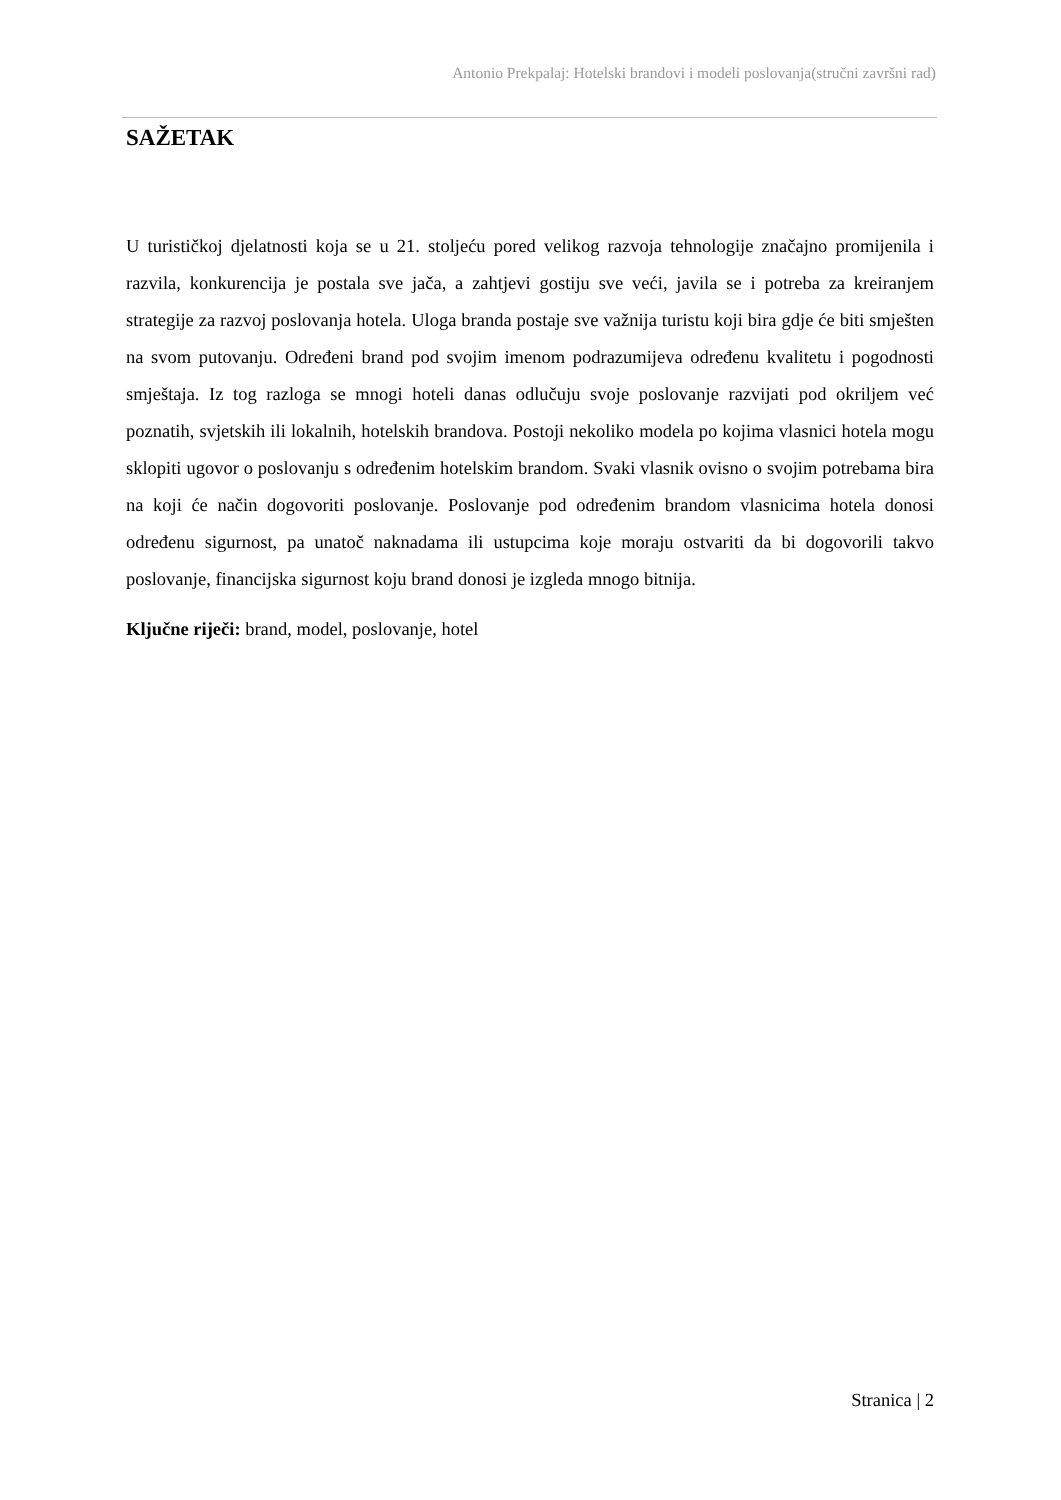Antonio Prekpalaj: Hotelski brandovi i modeli poslovanja(stručni završni rad)
SAŽETAK
U turističkoj djelatnosti koja se u 21. stoljeću pored velikog razvoja tehnologije značajno promijenila i razvila, konkurencija je postala sve jača, a zahtjevi gostiju sve veći, javila se i potreba za kreiranjem strategije za razvoj poslovanja hotela. Uloga branda postaje sve važnija turistu koji bira gdje će biti smješten na svom putovanju. Određeni brand pod svojim imenom podrazumijeva određenu kvalitetu i pogodnosti smještaja. Iz tog razloga se mnogi hoteli danas odlučuju svoje poslovanje razvijati pod okriljem već poznatih, svjetskih ili lokalnih, hotelskih brandova. Postoji nekoliko modela po kojima vlasnici hotela mogu sklopiti ugovor o poslovanju s određenim hotelskim brandom. Svaki vlasnik ovisno o svojim potrebama bira na koji će način dogovoriti poslovanje. Poslovanje pod određenim brandom vlasnicima hotela donosi određenu sigurnost, pa unatoč naknadama ili ustupcima koje moraju ostvariti da bi dogovorili takvo poslovanje, financijska sigurnost koju brand donosi je izgleda mnogo bitnija.
Ključne riječi: brand, model, poslovanje, hotel
Stranica | 2